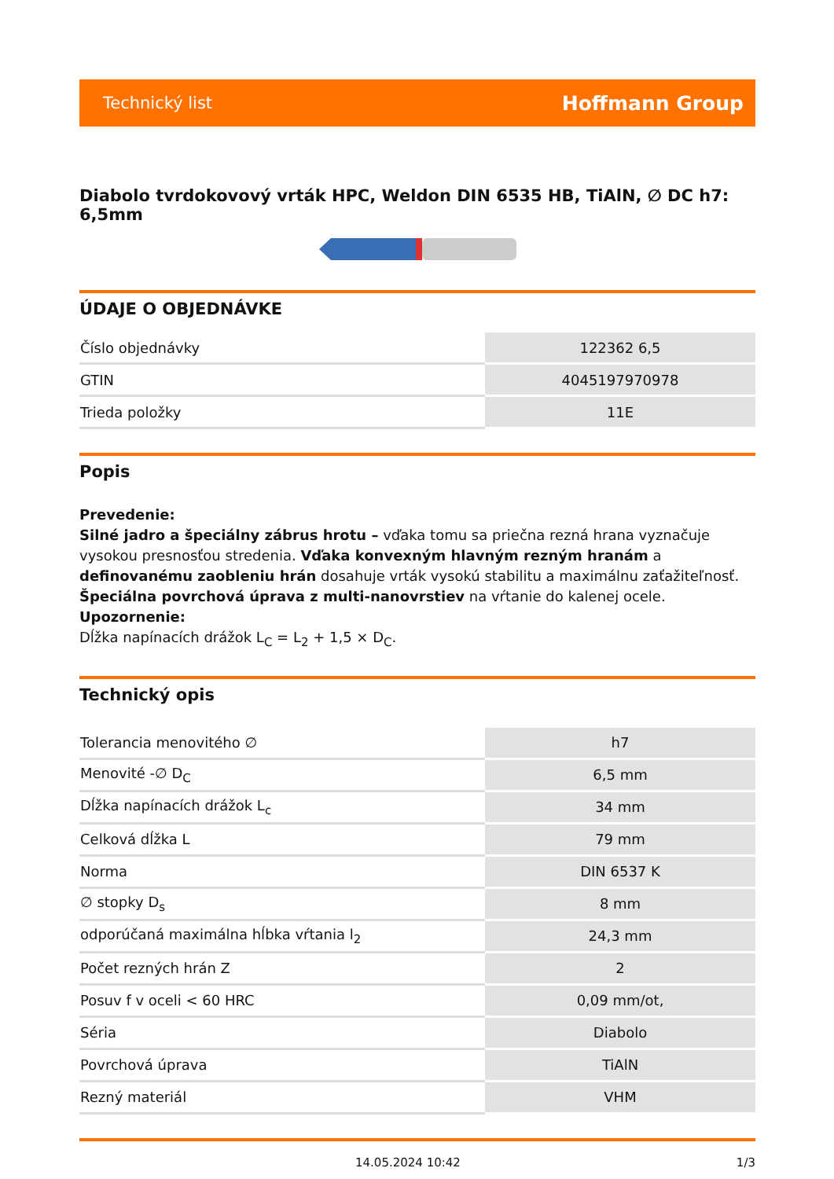Technický list Hoffmann Group
Diabolo tvrdokovový vrták HPC, Weldon DIN 6535 HB, TiAlN, ∅ DC h7: 6,5mm
ÚDAJE O OBJEDNÁVKE
| Číslo objednávky | 122362 6,5 |
| GTIN | 4045197970978 |
| Trieda položky | 11E |
Popis
Prevedenie:
Silné jadro a špeciálny zábrus hrotu – vďaka tomu sa priečna rezná hrana vyznačuje vysokou presnosťou stredenia. Vďaka konvexným hlavným rezným hranám a definovanému zaobleniu hrán dosahuje vrták vysokú stabilitu a maximálnu zaťažiteľnosť.
Špeciálna povrchová úprava z multi-nanovrstiev na vŕtanie do kalenej ocele.
Upozornenie:
Dĺžka napínacích drážok L<sub>C</sub> = L<sub>2</sub> + 1,5 × D<sub>C</sub>.
Technický opis
| Tolerancia menovitého ∅ | h7 |
| Menovité -∅ D<sub>C</sub> | 6,5 mm |
| Dĺžka napínacích drážok L<sub>c</sub> | 34 mm |
| Celková dĺžka L | 79 mm |
| Norma | DIN 6537 K |
| ∅ stopky D<sub>s</sub> | 8 mm |
| odporúčaná maximálna hĺbka vŕtania l<sub>2</sub> | 24,3 mm |
| Počet rezných hrán Z | 2 |
| Posuv f v oceli < 60 HRC | 0,09 mm/ot, |
| Séria | Diabolo |
| Povrchová úprava | TiAlN |
| Rezný materiál | VHM |
14.05.2024 10:42 1/3